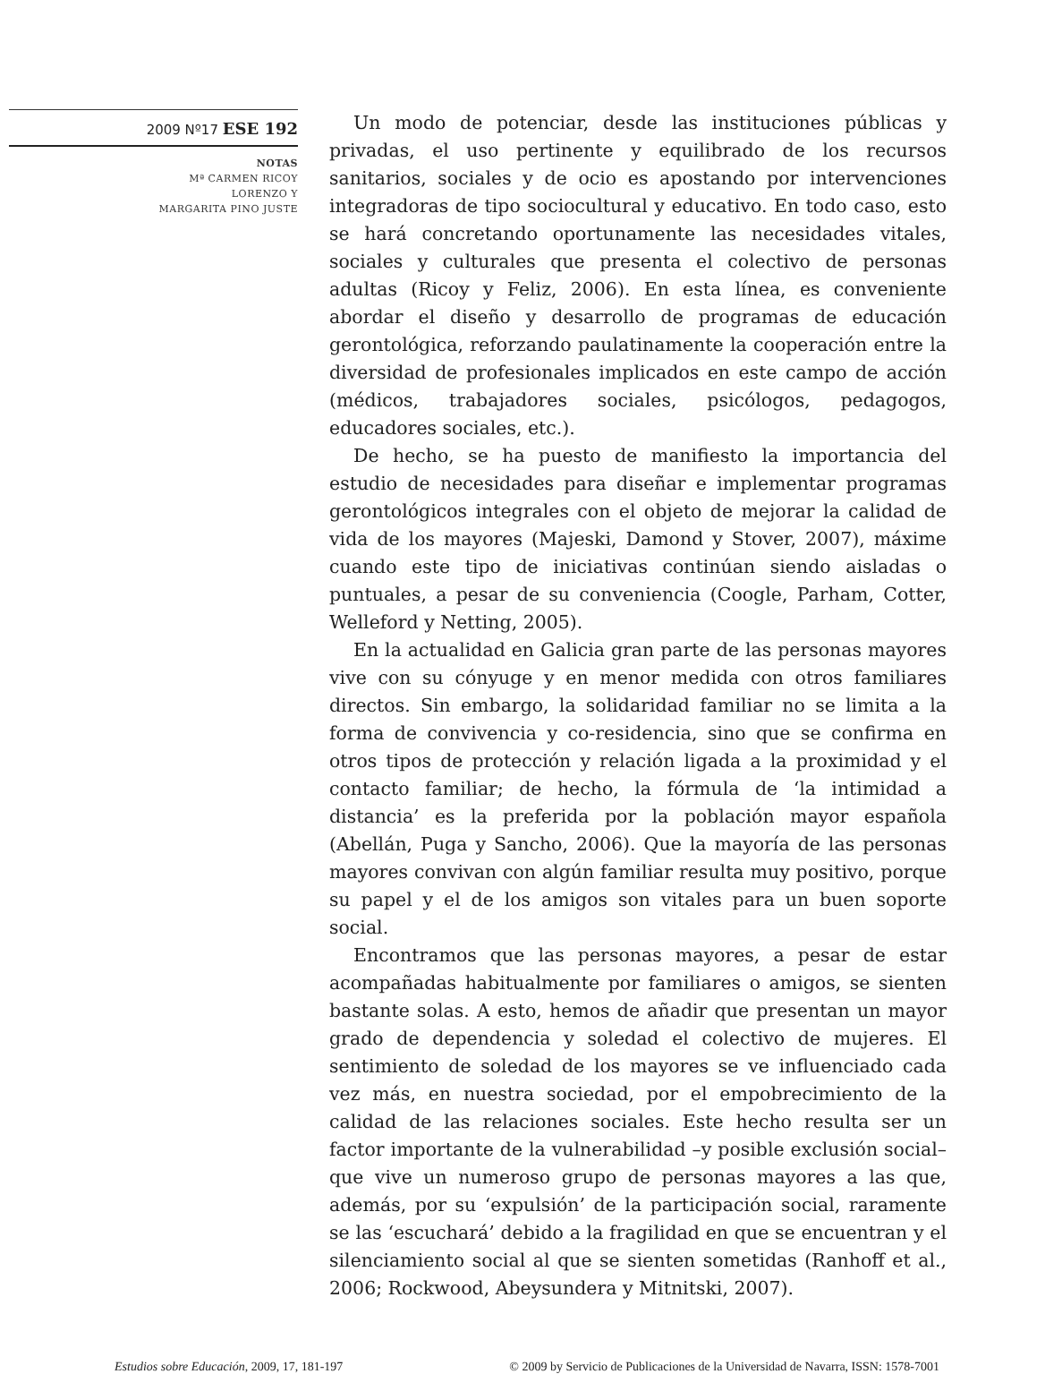2009 Nº17 ESE 192
NOTAS
Mª CARMEN RICOY
LORENZO Y
MARGARITA PINO JUSTE
Un modo de potenciar, desde las instituciones públicas y privadas, el uso pertinente y equilibrado de los recursos sanitarios, sociales y de ocio es apostando por intervenciones integradoras de tipo sociocultural y educativo. En todo caso, esto se hará concretando oportunamente las necesidades vitales, sociales y culturales que presenta el colectivo de personas adultas (Ricoy y Feliz, 2006). En esta línea, es conveniente abordar el diseño y desarrollo de programas de educación gerontológica, reforzando paulatinamente la cooperación entre la diversidad de profesionales implicados en este campo de acción (médicos, trabajadores sociales, psicólogos, pedagogos, educadores sociales, etc.).
De hecho, se ha puesto de manifiesto la importancia del estudio de necesidades para diseñar e implementar programas gerontológicos integrales con el objeto de mejorar la calidad de vida de los mayores (Majeski, Damond y Stover, 2007), máxime cuando este tipo de iniciativas continúan siendo aisladas o puntuales, a pesar de su conveniencia (Coogle, Parham, Cotter, Welleford y Netting, 2005).
En la actualidad en Galicia gran parte de las personas mayores vive con su cónyuge y en menor medida con otros familiares directos. Sin embargo, la solidaridad familiar no se limita a la forma de convivencia y co-residencia, sino que se confirma en otros tipos de protección y relación ligada a la proximidad y el contacto familiar; de hecho, la fórmula de ‘la intimidad a distancia’ es la preferida por la población mayor española (Abellán, Puga y Sancho, 2006). Que la mayoría de las personas mayores convivan con algún familiar resulta muy positivo, porque su papel y el de los amigos son vitales para un buen soporte social.
Encontramos que las personas mayores, a pesar de estar acompañadas habitualmente por familiares o amigos, se sienten bastante solas. A esto, hemos de añadir que presentan un mayor grado de dependencia y soledad el colectivo de mujeres. El sentimiento de soledad de los mayores se ve influenciado cada vez más, en nuestra sociedad, por el empobrecimiento de la calidad de las relaciones sociales. Este hecho resulta ser un factor importante de la vulnerabilidad –y posible exclusión social– que vive un numeroso grupo de personas mayores a las que, además, por su ‘expulsión’ de la participación social, raramente se las ‘escuchará’ debido a la fragilidad en que se encuentran y el silenciamiento social al que se sienten sometidas (Ranhoff et al., 2006; Rockwood, Abeysundera y Mitnitski, 2007).
Estudios sobre Educación, 2009, 17, 181-197 © 2009 by Servicio de Publicaciones de la Universidad de Navarra, ISSN: 1578-7001